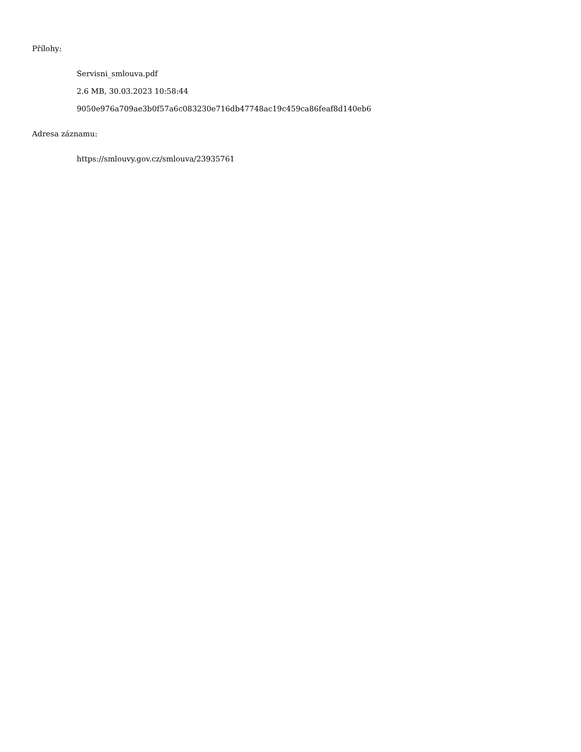Přílohy:
Servisni_smlouva.pdf
2.6 MB, 30.03.2023 10:58:44
9050e976a709ae3b0f57a6c083230e716db47748ac19c459ca86feaf8d140eb6
Adresa záznamu:
https://smlouvy.gov.cz/smlouva/23935761